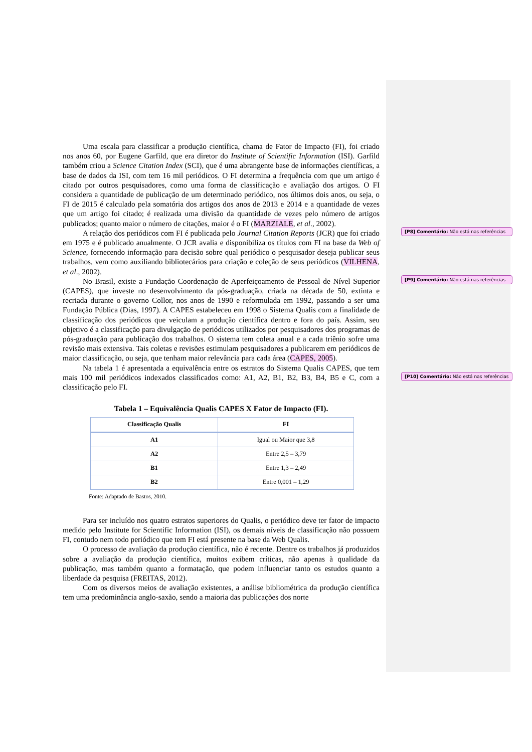Uma escala para classificar a produção científica, chama de Fator de Impacto (FI), foi criado nos anos 60, por Eugene Garfild, que era diretor do Institute of Scientific Information (ISI). Garfild também criou a Science Citation Index (SCI), que é uma abrangente base de informações científicas, a base de dados da ISI, com tem 16 mil periódicos. O FI determina a frequência com que um artigo é citado por outros pesquisadores, como uma forma de classificação e avaliação dos artigos. O FI considera a quantidade de publicação de um determinado periódico, nos últimos dois anos, ou seja, o FI de 2015 é calculado pela somatória dos artigos dos anos de 2013 e 2014 e a quantidade de vezes que um artigo foi citado; é realizada uma divisão da quantidade de vezes pelo número de artigos publicados; quanto maior o número de citações, maior é o FI (MARZIALE, et al., 2002).
A relação dos periódicos com FI é publicada pelo Journal Citation Reports (JCR) que foi criado em 1975 e é publicado anualmente. O JCR avalia e disponibiliza os títulos com FI na base da Web of Science, fornecendo informação para decisão sobre qual periódico o pesquisador deseja publicar seus trabalhos, vem como auxiliando bibliotecários para criação e coleção de seus periódicos (VILHENA, et al., 2002).
No Brasil, existe a Fundação Coordenação de Aperfeiçoamento de Pessoal de Nível Superior (CAPES), que investe no desenvolvimento da pós-graduação, criada na década de 50, extinta e recriada durante o governo Collor, nos anos de 1990 e reformulada em 1992, passando a ser uma Fundação Pública (Dias, 1997). A CAPES estabeleceu em 1998 o Sistema Qualis com a finalidade de classificação dos periódicos que veiculam a produção científica dentro e fora do país. Assim, seu objetivo é a classificação para divulgação de periódicos utilizados por pesquisadores dos programas de pós-graduação para publicação dos trabalhos. O sistema tem coleta anual e a cada triênio sofre uma revisão mais extensiva. Tais coletas e revisões estimulam pesquisadores a publicarem em periódicos de maior classificação, ou seja, que tenham maior relevância para cada área (CAPES, 2005).
Na tabela 1 é apresentada a equivalência entre os estratos do Sistema Qualis CAPES, que tem mais 100 mil periódicos indexados classificados como: A1, A2, B1, B2, B3, B4, B5 e C, com a classificação pelo FI.
Tabela 1 – Equivalência Qualis CAPES X Fator de Impacto (FI).
| Classificação Qualis | FI |
| --- | --- |
| A1 | Igual ou Maior que 3,8 |
| A2 | Entre 2,5 – 3,79 |
| B1 | Entre 1,3 – 2,49 |
| B2 | Entre 0,001 – 1,29 |
Fonte: Adaptado de Bastos, 2010.
Para ser incluído nos quatro estratos superiores do Qualis, o periódico deve ter fator de impacto medido pelo Institute for Scientific Information (ISI), os demais níveis de classificação não possuem FI, contudo nem todo periódico que tem FI está presente na base da Web Qualis.
O processo de avaliação da produção científica, não é recente. Dentre os trabalhos já produzidos sobre a avaliação da produção científica, muitos exibem críticas, não apenas à qualidade da publicação, mas também quanto a formatação, que podem influenciar tanto os estudos quanto a liberdade da pesquisa (FREITAS, 2012).
Com os diversos meios de avaliação existentes, a análise bibliométrica da produção científica tem uma predominância anglo-saxão, sendo a maioria das publicações dos norte
[P8] Comentário: Não está nas referências
[P9] Comentário: Não está nas referências
[P10] Comentário: Não está nas referências